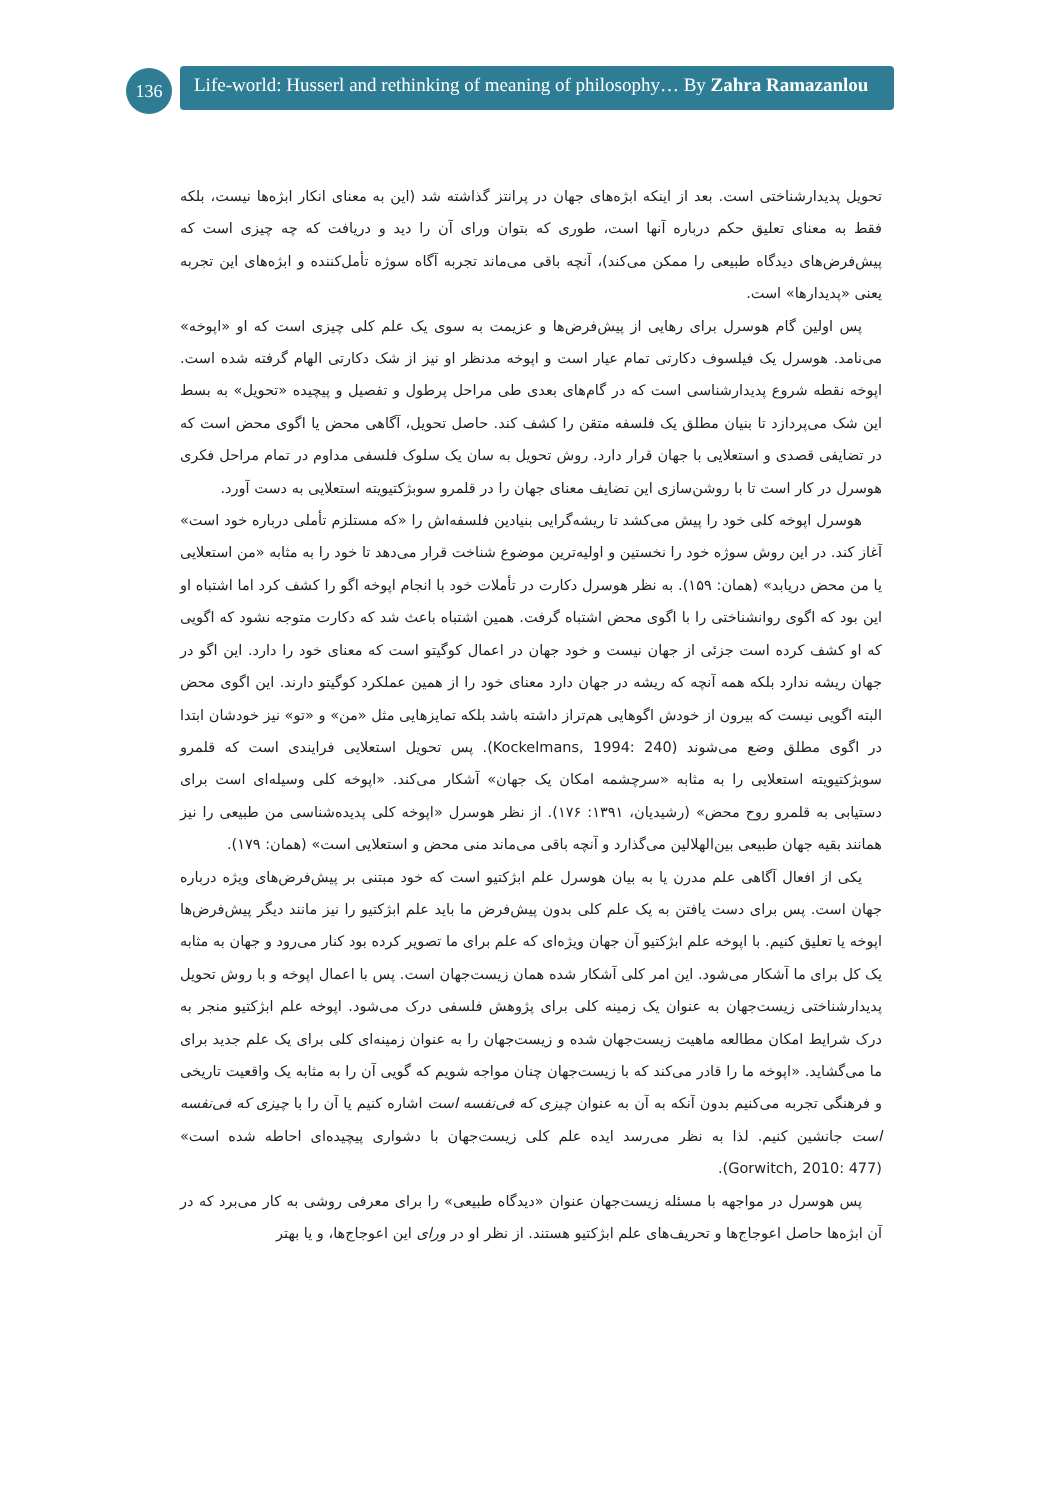136
Life-world: Husserl and rethinking of meaning of philosophy… By Zahra Ramazanlou
تحویل پدیدارشناختی است. بعد از اینکه ابژه‌های جهان در پرانتز گذاشته شد (این به معنای انکار ابژه‌ها نیست، بلکه فقط به معنای تعلیق حکم درباره آنها است، طوری که بتوان ورای آن را دید و دریافت که چه چیزی است که پیش‌فرض‌های دیدگاه طبیعی را ممکن می‌کند)، آنچه باقی می‌ماند تجربه آگاه سوژه تأمل‌کننده و ابژه‌های این تجربه یعنی «پدیدارها» است.
پس اولین گام هوسرل برای رهایی از پیش‌فرض‌ها و عزیمت به سوی یک علم کلی چیزی است که او «اپوخه» می‌نامد. هوسرل یک فیلسوف دکارتی تمام عیار است و اپوخه مدنظر او نیز از شک دکارتی الهام گرفته شده است. اپوخه نقطه شروع پدیدارشناسی است که در گام‌های بعدی طی مراحل پرطول و تفصیل و پیچیده «تحویل» به بسط این شک می‌پردازد تا بنیان مطلق یک فلسفه متقن را کشف کند. حاصل تحویل، آگاهی محض یا اگوی محض است که در تضایفی قصدی و استعلایی با جهان قرار دارد. روش تحویل به سان یک سلوک فلسفی مداوم در تمام مراحل فکری هوسرل در کار است تا با روشن‌سازی این تضایف معنای جهان را در قلمرو سوبژکتیویته استعلایی به دست آورد.
هوسرل اپوخه کلی خود را پیش می‌کشد تا ریشه‌گرایی بنیادین فلسفه‌اش را «که مستلزم تأملی درباره خود است» آغاز کند. در این روش سوژه خود را نخستین و اولیه‌ترین موضوع شناخت قرار می‌دهد تا خود را به مثابه «من استعلایی یا من محض دریابد» (همان: ۱۵۹). به نظر هوسرل دکارت در تأملات خود با انجام اپوخه اگو را کشف کرد اما اشتباه او این بود که اگوی روانشناختی را با اگوی محض اشتباه گرفت. همین اشتباه باعث شد که دکارت متوجه نشود که اگویی که او کشف کرده است جزئی از جهان نیست و خود جهان در اعمال کوگیتو است که معنای خود را دارد. این اگو در جهان ریشه ندارد بلکه همه آنچه که ریشه در جهان دارد معنای خود را از همین عملکرد کوگیتو دارند. این اگوی محض البته اگویی نیست که بیرون از خودش اگوهایی هم‌تراز داشته باشد بلکه تمایزهایی مثل «من» و «تو» نیز خودشان ابتدا در اگوی مطلق وضع می‌شوند (Kockelmans, 1994: 240). پس تحویل استعلایی فرایندی است که قلمرو سوبژکتیویته استعلایی را به مثابه «سرچشمه امکان یک جهان» آشکار می‌کند. «اپوخه کلی وسیله‌ای است برای دستیابی به قلمرو روح محض» (رشیدیان، ۱۳۹۱: ۱۷۶). از نظر هوسرل «اپوخه کلی پدیده‌شناسی من طبیعی را نیز همانند بقیه جهان طبیعی بین‌الهلالین می‌گذارد و آنچه باقی می‌ماند منی محض و استعلایی است» (همان: ۱۷۹).
یکی از افعال آگاهی علم مدرن یا به بیان هوسرل علم ابژکتیو است که خود مبتنی بر پیش‌فرض‌های ویژه درباره جهان است. پس برای دست یافتن به یک علم کلی بدون پیش‌فرض ما باید علم ابژکتیو را نیز مانند دیگر پیش‌فرض‌ها اپوخه یا تعلیق کنیم. با اپوخه علم ابژکتیو آن جهان ویژه‌ای که علم برای ما تصویر کرده بود کنار می‌رود و جهان به مثابه یک کل برای ما آشکار می‌شود. این امر کلی آشکار شده همان زیست‌جهان است. پس با اعمال اپوخه و با روش تحویل پدیدارشناختی زیست‌جهان به عنوان یک زمینه کلی برای پژوهش فلسفی درک می‌شود. اپوخه علم ابژکتیو منجر به درک شرایط امکان مطالعه ماهیت زیست‌جهان شده و زیست‌جهان را به عنوان زمینه‌ای کلی برای یک علم جدید برای ما می‌گشاید. «اپوخه ما را قادر می‌کند که با زیست‌جهان چنان مواجه شویم که گویی آن را به مثابه یک واقعیت تاریخی و فرهنگی تجربه می‌کنیم بدون آنکه به آن به عنوان چیزی که فی‌نفسه است اشاره کنیم یا آن را با چیزی که فی‌نفسه است جانشین کنیم. لذا به نظر می‌رسد ایده علم کلی زیست‌جهان با دشواری پیچیده‌ای احاطه شده است» (Gorwitch, 2010: 477).
پس هوسرل در مواجهه با مسئله زیست‌جهان عنوان «دیدگاه طبیعی» را برای معرفی روشی به کار می‌برد که در آن ابژه‌ها حاصل اعوجاج‌ها و تحریف‌های علم ابژکتیو هستند. از نظر او در ورای این اعوجاج‌ها، و یا بهتر